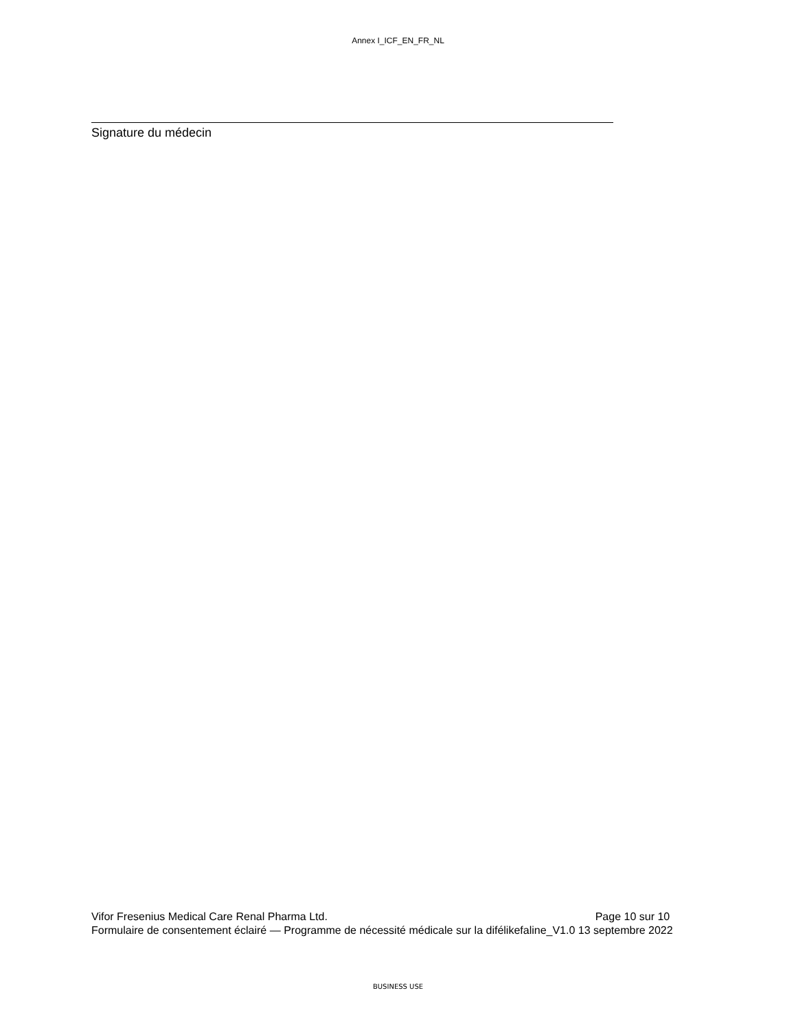Annex I_ICF_EN_FR_NL
Signature du médecin
Vifor Fresenius Medical Care Renal Pharma Ltd. Page 10 sur 10
Formulaire de consentement éclairé — Programme de nécessité médicale sur la difélikefaline_V1.0 13 septembre 2022
BUSINESS USE